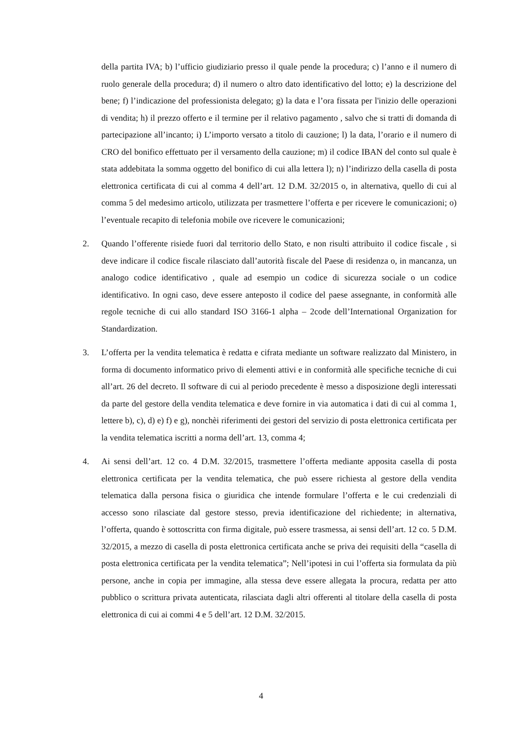della partita IVA; b) l’ufficio giudiziario presso il quale pende la procedura; c) l’anno e il numero di ruolo generale della procedura; d) il numero o altro dato identificativo del lotto; e) la descrizione del bene; f) l’indicazione del professionista delegato; g) la data e l’ora fissata per l'inizio delle operazioni di vendita; h) il prezzo offerto e il termine per il relativo pagamento , salvo che si tratti di domanda di partecipazione all’incanto; i) L’importo versato a titolo di cauzione; l) la data, l’orario e il numero di CRO del bonifico effettuato per il versamento della cauzione; m) il codice IBAN del conto sul quale è stata addebitata la somma oggetto del bonifico di cui alla lettera l); n) l’indirizzo della casella di posta elettronica certificata di cui al comma 4 dell’art. 12 D.M. 32/2015 o, in alternativa, quello di cui al comma 5 del medesimo articolo, utilizzata per trasmettere l’offerta e per ricevere le comunicazioni; o) l’eventuale recapito di telefonia mobile ove ricevere le comunicazioni;
2. Quando l’offerente risiede fuori dal territorio dello Stato, e non risulti attribuito il codice fiscale , si deve indicare il codice fiscale rilasciato dall’autorità fiscale del Paese di residenza o, in mancanza, un analogo codice identificativo , quale ad esempio un codice di sicurezza sociale o un codice identificativo. In ogni caso, deve essere anteposto il codice del paese assegnante, in conformità alle regole tecniche di cui allo standard ISO 3166-1 alpha – 2code dell’International Organization for Standardization.
3. L’offerta per la vendita telematica è redatta e cifrata mediante un software realizzato dal Ministero, in forma di documento informatico privo di elementi attivi e in conformità alle specifiche tecniche di cui all’art. 26 del decreto. Il software di cui al periodo precedente è messo a disposizione degli interessati da parte del gestore della vendita telematica e deve fornire in via automatica i dati di cui al comma 1, lettere b), c), d) e) f) e g), nonchèi riferimenti dei gestori del servizio di posta elettronica certificata per la vendita telematica iscritti a norma dell’art. 13, comma 4;
4. Ai sensi dell’art. 12 co. 4 D.M. 32/2015, trasmettere l’offerta mediante apposita casella di posta elettronica certificata per la vendita telematica, che può essere richiesta al gestore della vendita telematica dalla persona fisica o giuridica che intende formulare l’offerta e le cui credenziali di accesso sono rilasciate dal gestore stesso, previa identificazione del richiedente; in alternativa, l’offerta, quando è sottoscritta con firma digitale, può essere trasmessa, ai sensi dell’art. 12 co. 5 D.M. 32/2015, a mezzo di casella di posta elettronica certificata anche se priva dei requisiti della “casella di posta elettronica certificata per la vendita telematica”; Nell’ipotesi in cui l’offerta sia formulata da più persone, anche in copia per immagine, alla stessa deve essere allegata la procura, redatta per atto pubblico o scrittura privata autenticata, rilasciata dagli altri offerenti al titolare della casella di posta elettronica di cui ai commi 4 e 5 dell’art. 12 D.M. 32/2015.
4